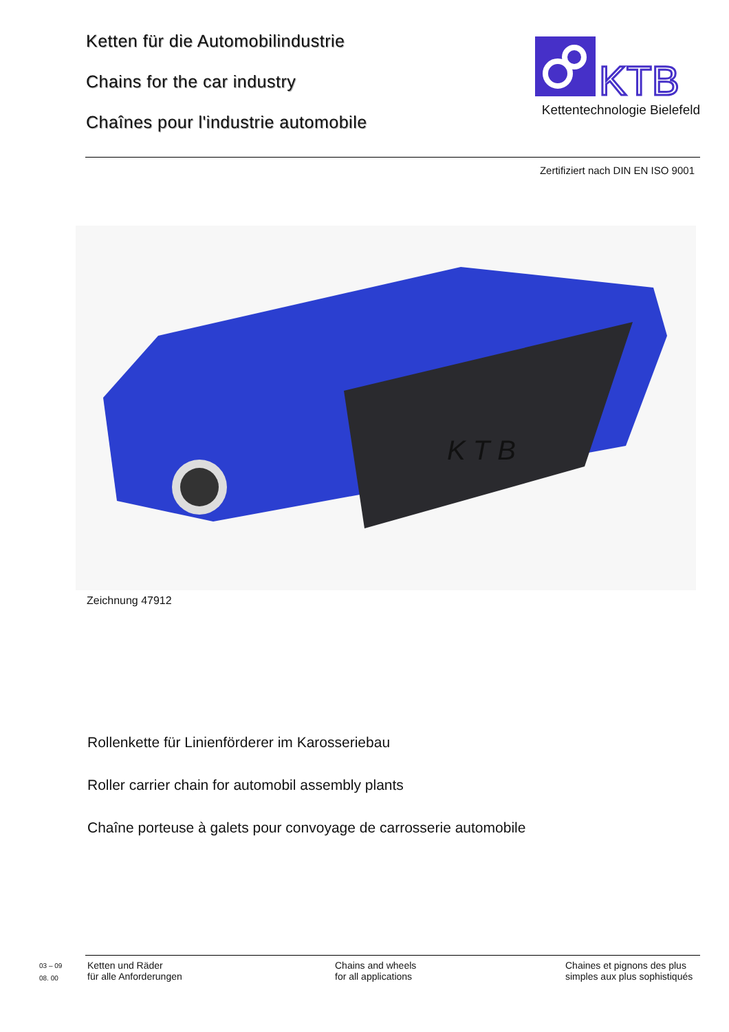Ketten für die Automobilindustrie
Chains for the car industry
Chaînes pour l'industrie automobile
KTB
Kettentechnologie Bielefeld
Zertifiziert nach DIN EN ISO 9001
K T B
Zeichnung 47912
Rollenkette für Linienförderer im Karosseriebau
Roller carrier chain for automobil assembly plants
Chaîne porteuse à galets pour convoyage de carrosserie automobile
03 – 09
08. 00
Ketten und Räder
für alle Anforderungen
Chains and wheels
for all applications
Chaines et pignons des plus
simples aux plus sophistiqués